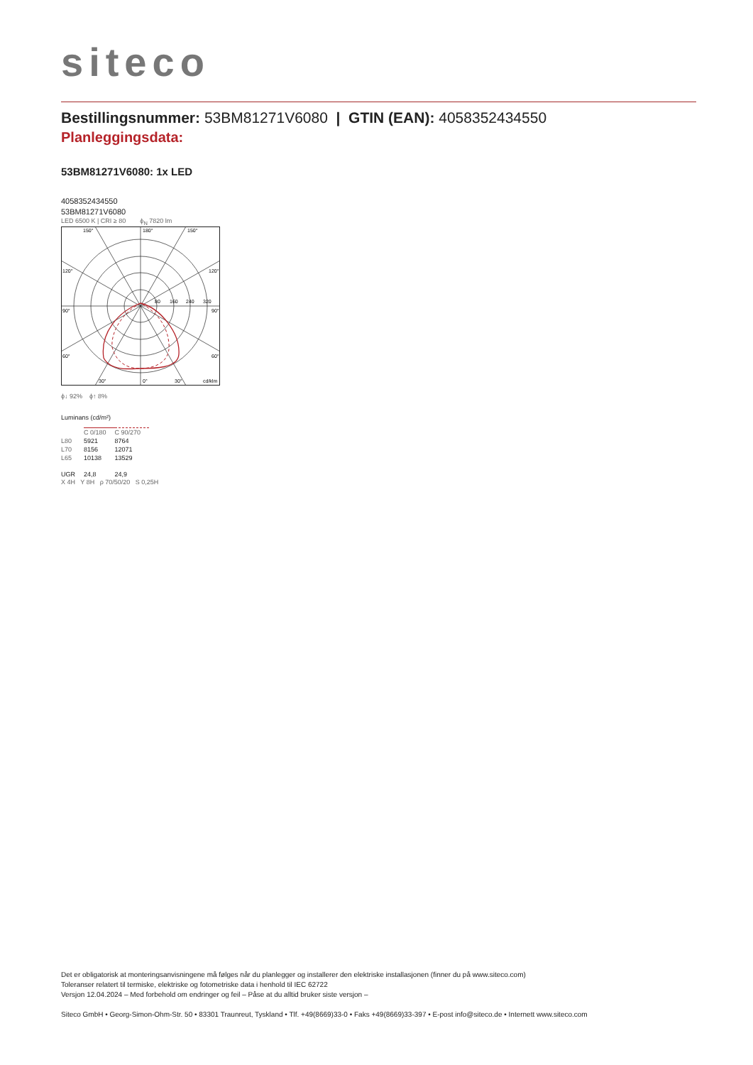siteco
Bestillingsnummer: 53BM81271V6080 | GTIN (EAN): 4058352434550
Planleggingsdata:
53BM81271V6080: 1x LED
4058352434550
53BM81271V6080
LED 6500 K | CRI ≥ 80 ϕ<sub>N</sub> 7820 lm
150°
180°
150°
120°
120°
90°
90°
60°
60°
30°
0°
30°
cd/klm
80
160
240
320
ϕ↓ 92% ϕ↑ 8%
Luminans (cd/m²)
| | C 0/180 | C 90/270 |
| L80 | 5921 | 8764 |
| L70 | 8156 | 12071 |
| L65 | 10138 | 13529 |
| UGR | 24,8 | 24,9 |
X 4H Y 8H ρ 70/50/20 S 0,25H
Det er obligatorisk at monteringsanvisningene må følges når du planlegger og installerer den elektriske installasjonen (finner du på www.siteco.com)
Toleranser relatert til termiske, elektriske og fotometriske data i henhold til IEC 62722
Versjon 12.04.2024 – Med forbehold om endringer og feil – Påse at du alltid bruker siste versjon –
Siteco GmbH • Georg-Simon-Ohm-Str. 50 • 83301 Traunreut, Tyskland • Tlf. +49(8669)33-0 • Faks +49(8669)33-397 • E-post info@siteco.de • Internett www.siteco.com